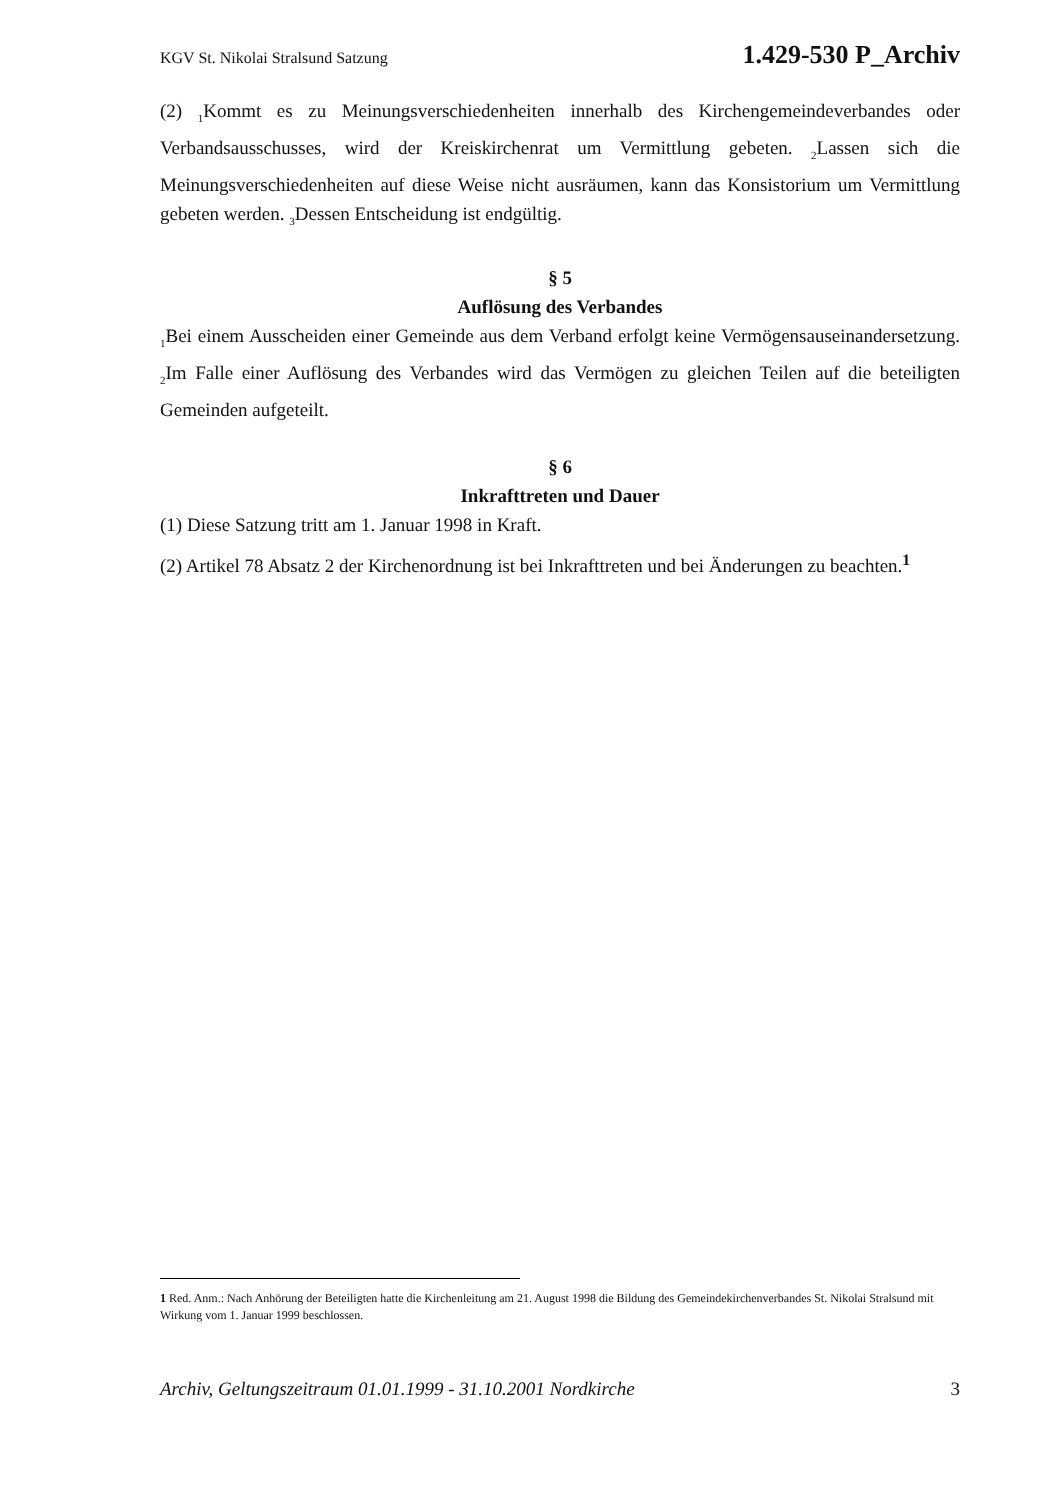KGV St. Nikolai Stralsund Satzung 1.429-530 P_Archiv
(2) <sub>1</sub>Kommt es zu Meinungsverschiedenheiten innerhalb des Kirchengemeindeverbandes oder Verbandsausschusses, wird der Kreiskirchenrat um Vermittlung gebeten. <sub>2</sub>Lassen sich die Meinungsverschiedenheiten auf diese Weise nicht ausräumen, kann das Konsistorium um Vermittlung gebeten werden. <sub>3</sub>Dessen Entscheidung ist endgültig.
§ 5
Auflösung des Verbandes
<sub>1</sub>Bei einem Ausscheiden einer Gemeinde aus dem Verband erfolgt keine Vermögensauseinandersetzung. <sub>2</sub>Im Falle einer Auflösung des Verbandes wird das Vermögen zu gleichen Teilen auf die beteiligten Gemeinden aufgeteilt.
§ 6
Inkrafttreten und Dauer
(1) Diese Satzung tritt am 1. Januar 1998 in Kraft.
(2) Artikel 78 Absatz 2 der Kirchenordnung ist bei Inkrafttreten und bei Änderungen zu beachten.<sup>1</sup>
1 Red. Anm.: Nach Anhörung der Beteiligten hatte die Kirchenleitung am 21. August 1998 die Bildung des Gemeindekirchenverbandes St. Nikolai Stralsund mit Wirkung vom 1. Januar 1999 beschlossen.
Archiv, Geltungszeitraum 01.01.1999 - 31.10.2001 Nordkirche 3